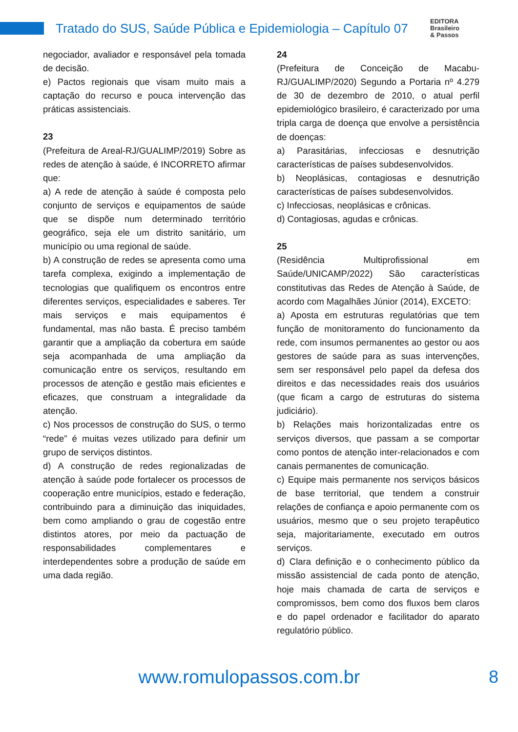Tratado do SUS, Saúde Pública e Epidemiologia – Capítulo 07
EDITORA
Brasileiro
& Passos
negociador, avaliador e responsável pela tomada de decisão.
e) Pactos regionais que visam muito mais a captação do recurso e pouca intervenção das práticas assistenciais.
23
(Prefeitura de Areal-RJ/GUALIMP/2019) Sobre as redes de atenção à saúde, é INCORRETO afirmar que:
a) A rede de atenção à saúde é composta pelo conjunto de serviços e equipamentos de saúde que se dispõe num determinado território geográfico, seja ele um distrito sanitário, um município ou uma regional de saúde.
b) A construção de redes se apresenta como uma tarefa complexa, exigindo a implementação de tecnologias que qualifiquem os encontros entre diferentes serviços, especialidades e saberes. Ter mais serviços e mais equipamentos é fundamental, mas não basta. É preciso também garantir que a ampliação da cobertura em saúde seja acompanhada de uma ampliação da comunicação entre os serviços, resultando em processos de atenção e gestão mais eficientes e eficazes, que construam a integralidade da atenção.
c) Nos processos de construção do SUS, o termo “rede” é muitas vezes utilizado para definir um grupo de serviços distintos.
d) A construção de redes regionalizadas de atenção à saúde pode fortalecer os processos de cooperação entre municípios, estado e federação, contribuindo para a diminuição das iniquidades, bem como ampliando o grau de cogestão entre distintos atores, por meio da pactuação de responsabilidades complementares e interdependentes sobre a produção de saúde em uma dada região.
24
(Prefeitura de Conceição de Macabu-RJ/GUALIMP/2020) Segundo a Portaria nº 4.279 de 30 de dezembro de 2010, o atual perfil epidemiológico brasileiro, é caracterizado por uma tripla carga de doença que envolve a persistência de doenças:
a) Parasitárias, infecciosas e desnutrição características de países subdesenvolvidos.
b) Neoplásicas, contagiosas e desnutrição características de países subdesenvolvidos.
c) Infecciosas, neoplásicas e crônicas.
d) Contagiosas, agudas e crônicas.
25
(Residência Multiprofissional em Saúde/UNICAMP/2022) São características constitutivas das Redes de Atenção à Saúde, de acordo com Magalhães Júnior (2014), EXCETO:
a) Aposta em estruturas regulatórias que tem função de monitoramento do funcionamento da rede, com insumos permanentes ao gestor ou aos gestores de saúde para as suas intervenções, sem ser responsável pelo papel da defesa dos direitos e das necessidades reais dos usuários (que ficam a cargo de estruturas do sistema judiciário).
b) Relações mais horizontalizadas entre os serviços diversos, que passam a se comportar como pontos de atenção inter-relacionados e com canais permanentes de comunicação.
c) Equipe mais permanente nos serviços básicos de base territorial, que tendem a construir relações de confiança e apoio permanente com os usuários, mesmo que o seu projeto terapêutico seja, majoritariamente, executado em outros serviços.
d) Clara definição e o conhecimento público da missão assistencial de cada ponto de atenção, hoje mais chamada de carta de serviços e compromissos, bem como dos fluxos bem claros e do papel ordenador e facilitador do aparato regulatório público.
www.romulopassos.com.br 8